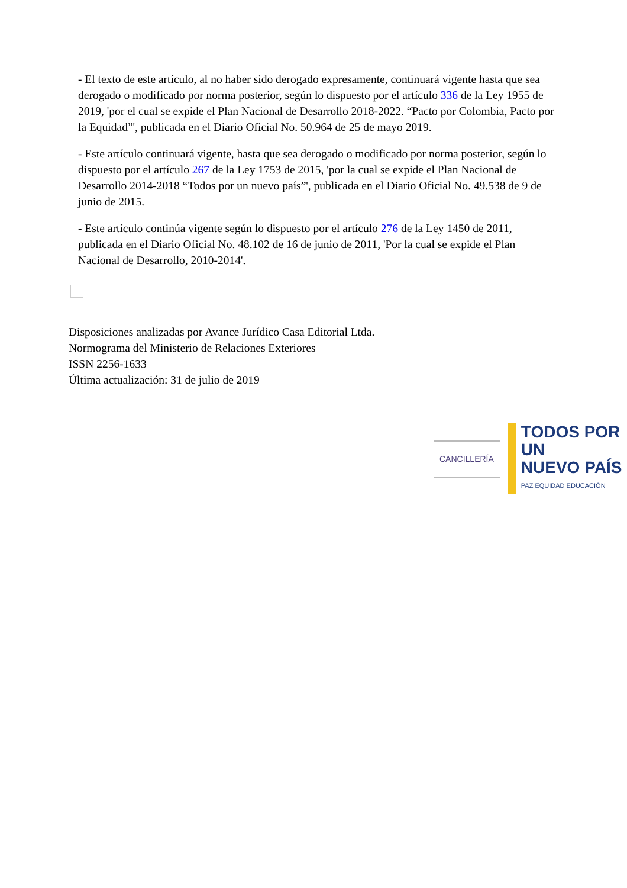- El texto de este artículo, al no haber sido derogado expresamente, continuará vigente hasta que sea derogado o modificado por norma posterior, según lo dispuesto por el artículo 336 de la Ley 1955 de 2019, 'por el cual se expide el Plan Nacional de Desarrollo 2018-2022. “Pacto por Colombia, Pacto por la Equidad”', publicada en el Diario Oficial No. 50.964 de 25 de mayo 2019.
- Este artículo continuará vigente, hasta que sea derogado o modificado por norma posterior, según lo dispuesto por el artículo 267 de la Ley 1753 de 2015, 'por la cual se expide el Plan Nacional de Desarrollo 2014-2018 “Todos por un nuevo país”', publicada en el Diario Oficial No. 49.538 de 9 de junio de 2015.
- Este artículo continúa vigente según lo dispuesto por el artículo 276 de la Ley 1450 de 2011, publicada en el Diario Oficial No. 48.102 de 16 de junio de 2011, 'Por la cual se expide el Plan Nacional de Desarrollo, 2010-2014'.
Disposiciones analizadas por Avance Jurídico Casa Editorial Ltda.
Normograma del Ministerio de Relaciones Exteriores
ISSN 2256-1633
Última actualización: 31 de julio de 2019
CANCILLERÍA
TODOS POR UN
NUEVO PAÍS
PAZ EQUIDAD EDUCACIÓN